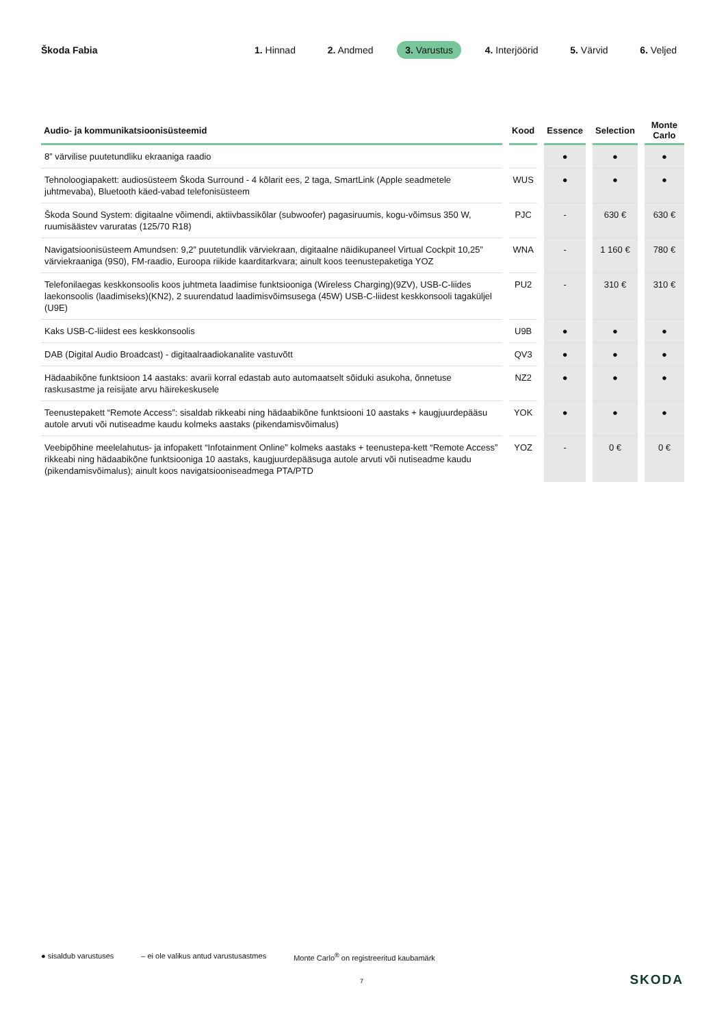Škoda Fabia
1. Hinnad 2. Andmed 3. Varustus 4. Interjöörid 5. Värvid 6. Veljed
| Audio- ja kommunikatsioonisüsteemid | Kood | Essence | Selection | Monte Carlo |
| --- | --- | --- | --- | --- |
| 8” värvilise puutetundliku ekraaniga raadio | | ● | ● | ● |
| Tehnoloogiapakett: audiosüsteem Škoda Surround - 4 kõlarit ees, 2 taga, SmartLink (Apple seadmetele juhtmevaba), Bluetooth käed-vabad telefonisüsteem | WUS | ● | ● | ● |
| Škoda Sound System: digitaalne võimendi, aktiivbassikõlar (subwoofer) pagasiruumis, kogu-võimsus 350 W, ruumisäästev varuratas (125/70 R18) | PJC | - | 630 € | 630 € |
| Navigatsioonisüsteem Amundsen: 9,2” puutetundlik värviekraan, digitaalne näidikupaneel Virtual Cockpit 10,25” värviekraaniga (9S0), FM-raadio, Euroopa riikide kaarditarkvara; ainult koos teenustepaketiga YOZ | WNA | - | 1 160 € | 780 € |
| Telefonilaegas keskkonsoolis koos juhtmeta laadimise funktsiooniga (Wireless Charging)(9ZV), USB-C-liides laekonsoolis (laadimiseks)(KN2), 2 suurendatud laadimisvõimsusega (45W) USB-C-liidest keskkonsooli tagaküljel (U9E) | PU2 | - | 310 € | 310 € |
| Kaks USB-C-liidest ees keskkonsoolis | U9B | ● | ● | ● |
| DAB (Digital Audio Broadcast) - digitaalraadiokanalite vastuvõtt | QV3 | ● | ● | ● |
| Hädaabikõne funktsioon 14 aastaks: avarii korral edastab auto automaatselt sõiduki asukoha, õnnetuse raskusastme ja reisijate arvu häirekeskusele | NZ2 | ● | ● | ● |
| Teenustepakett “Remote Access”: sisaldab rikkeabi ning hädaabikõne funktsiooni 10 aastaks + kaugjuurdepääsu autole arvuti või nutiseadme kaudu kolmeks aastaks (pikendamisvõimalus) | YOK | ● | ● | ● |
| Veebipõhine meelelahutus- ja infopakett “Infotainment Online” kolmeks aastaks + teenustepa-kett “Remote Access” rikkeabi ning hädaabikõne funktsiooniga 10 aastaks, kaugjuurdepääsuga autole arvuti või nutiseadme kaudu (pikendamisvõimalus); ainult koos navigatsiooniseadmega PTA/PTD | YOZ | - | 0 € | 0 € |
● sisaldub varustuses – ei ole valikus antud varustusastmes Monte Carlo<sup>®</sup> on registreeritud kaubamärk
7 SKODA